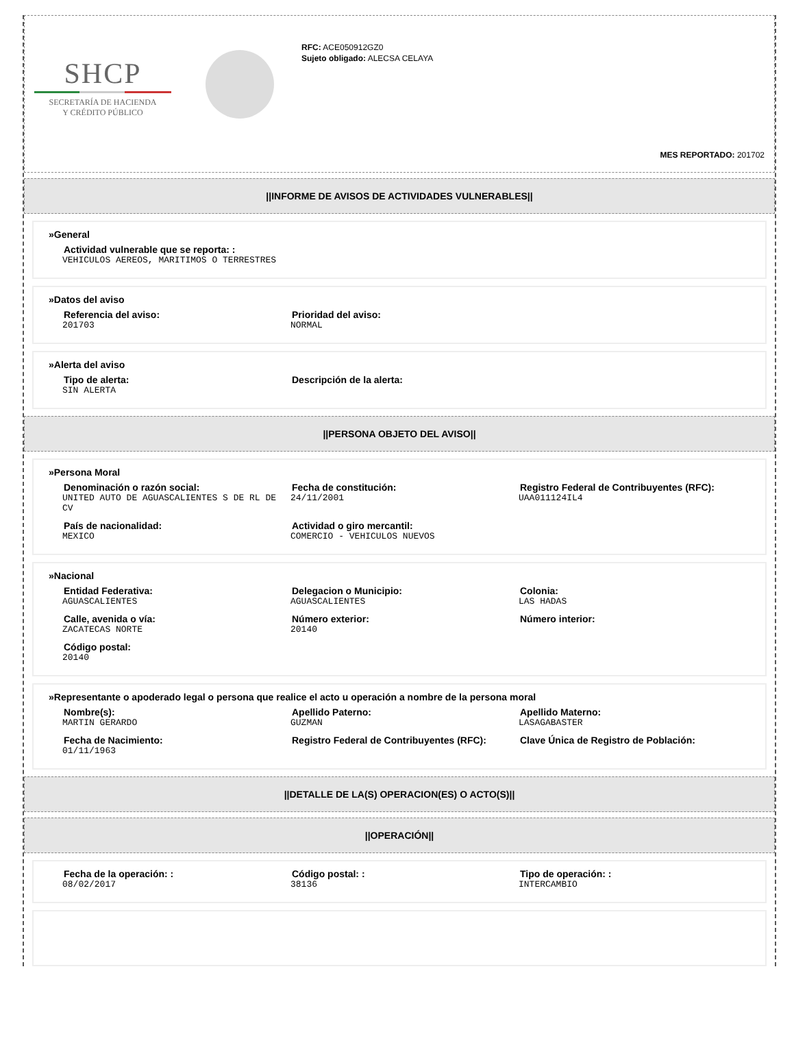SHCP
SECRETARÍA DE HACIENDA
Y CRÉDITO PÚBLICO
RFC: ACE050912GZ0
Sujeto obligado: ALECSA CELAYA
MES REPORTADO: 201702
||INFORME DE AVISOS DE ACTIVIDADES VULNERABLES||
»General
Actividad vulnerable que se reporta: :
VEHICULOS AEREOS, MARITIMOS O TERRESTRES
»Datos del aviso
Referencia del aviso:
201703
Prioridad del aviso:
NORMAL
»Alerta del aviso
Tipo de alerta:
SIN ALERTA
Descripción de la alerta:
||PERSONA OBJETO DEL AVISO||
»Persona Moral
Denominación o razón social:
UNITED AUTO DE AGUASCALIENTES S DE RL DE CV
Fecha de constitución:
24/11/2001
Registro Federal de Contribuyentes (RFC):
UAA011124IL4
País de nacionalidad:
MEXICO
Actividad o giro mercantil:
COMERCIO - VEHICULOS NUEVOS
»Nacional
Entidad Federativa:
AGUASCALIENTES
Delegacion o Municipio:
AGUASCALIENTES
Colonia:
LAS HADAS
Calle, avenida o vía:
ZACATECAS NORTE
Número exterior:
20140
Número interior:
Código postal:
20140
»Representante o apoderado legal o persona que realice el acto u operación a nombre de la persona moral
Nombre(s):
MARTIN GERARDO
Apellido Paterno:
GUZMAN
Apellido Materno:
LASAGABASTER
Fecha de Nacimiento:
01/11/1963
Registro Federal de Contribuyentes (RFC):
Clave Única de Registro de Población:
||DETALLE DE LA(S) OPERACION(ES) O ACTO(S)||
||OPERACIÓN||
Fecha de la operación: :
08/02/2017
Código postal: :
38136
Tipo de operación: :
INTERCAMBIO